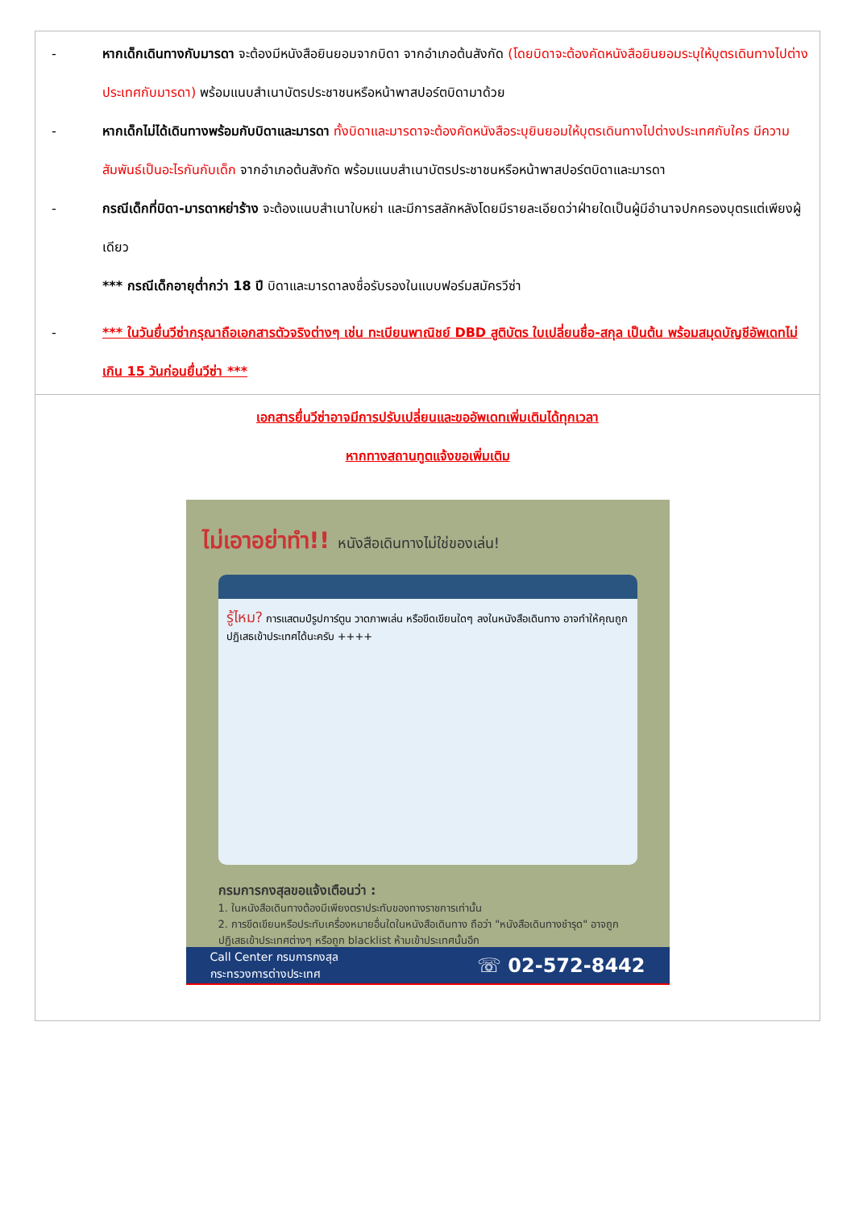| - หากเด็กเดินทางกับมารดา จะต้องมีหนังสือยินยอมจากบิดา จากอำเภอต้นสังกัด (โดยบิดาจะต้องคัดหนังสือยินยอมระบุให้บุตรเดินทางไปต่างประเทศกับมารดา) พร้อมแนบสำเนาบัตรประชาชนหรือหน้าพาสปอร์ตบิดามาด้วย - หากเด็กไม่ได้เดินทางพร้อมกับบิดาและมารดา ทั้งบิดาและมารดาจะต้องคัดหนังสือระบุยินยอมให้บุตรเดินทางไปต่างประเทศกับใคร มีความสัมพันธ์เป็นอะไรกันกับเด็ก จากอำเภอต้นสังกัด พร้อมแนบสำเนาบัตรประชาชนหรือหน้าพาสปอร์ตบิดาและมารดา - กรณีเด็กที่บิดา-มารดาหย่าร้าง จะต้องแนบสำเนาใบหย่า และมีการสลักหลังโดยมีรายละเอียดว่าฝ่ายใดเป็นผู้มีอำนาจปกครองบุตรแต่เพียงผู้เดียว *** กรณีเด็กอายุต่ำกว่า 18 ปี บิดาและมารดาลงชื่อรับรองในแบบฟอร์มสมัครวีซ่า - *** ในวันยื่นวีซ่ากรุณาถือเอกสารตัวจริงต่างๆ เช่น ทะเบียนพาณิชย์ DBD สูติบัตร ใบเปลี่ยนชื่อ-สกุล เป็นต้น พร้อมสมุดบัญชีอัพเดทไม่เกิน 15 วันก่อนยื่นวีซ่า *** |
| เอกสารยื่นวีซ่าอาจมีการปรับเปลี่ยนและขออัพเดทเพิ่มเติมได้ทุกเวลา หากทางสถานทูตแจ้งขอเพิ่มเติม ไม่เอาอย่าทำ!! หนังสือเดินทางไม่ใช่ของเล่น! รู้ไหม? การแสตมป์รูปการ์ตูน วาดภาพเล่น หรือขีดเขียนใดๆ ลงในหนังสือเดินทาง อาจทำให้คุณถูกปฏิเสธเข้าประเทศได้นะครับ ++++ กรมการกงสุลขอแจ้งเตือนว่า : 1. ในหนังสือเดินทางต้องมีเพียงตราประทับของทางราชการเท่านั้น 2. การขีดเขียนหรือประทับเครื่องหมายอื่นใดในหนังสือเดินทาง ถือว่า "หนังสือเดินทางชำรุด" อาจถูกปฏิเสธเข้าประเทศต่างๆ หรือถูก blacklist ห้ามเข้าประเทศนั้นอีก Call Center กรมการกงสุล กระทรวงการต่างประเทศ ☏ 02-572-8442 |